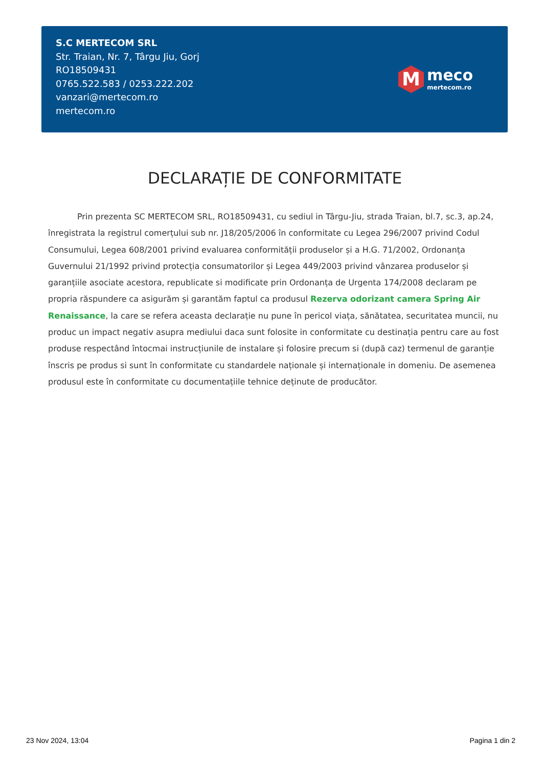S.C MERTECOM SRL
Str. Traian, Nr. 7, Târgu Jiu, Gorj
RO18509431
0765.522.583 / 0253.222.202
vanzari@mertecom.ro
mertecom.ro
M
meco
mertecom.ro
DECLARAȚIE DE CONFORMITATE
Prin prezenta SC MERTECOM SRL, RO18509431, cu sediul in Târgu-Jiu, strada Traian, bl.7, sc.3, ap.24, înregistrata la registrul comerțului sub nr. J18/205/2006 în conformitate cu Legea 296/2007 privind Codul Consumului, Legea 608/2001 privind evaluarea conformității produselor și a H.G. 71/2002, Ordonanța Guvernului 21/1992 privind protecția consumatorilor și Legea 449/2003 privind vânzarea produselor și garanțiile asociate acestora, republicate si modificate prin Ordonanța de Urgenta 174/2008 declaram pe propria răspundere ca asigurăm și garantăm faptul ca produsul Rezerva odorizant camera Spring Air Renaissance, la care se refera aceasta declarație nu pune în pericol viața, sănătatea, securitatea muncii, nu produc un impact negativ asupra mediului daca sunt folosite in conformitate cu destinația pentru care au fost produse respectând întocmai instrucțiunile de instalare și folosire precum si (după caz) termenul de garanție înscris pe produs si sunt în conformitate cu standardele naționale și internaționale in domeniu. De asemenea produsul este în conformitate cu documentațiile tehnice deținute de producător.
23 Nov 2024, 13:04 Pagina 1 din 2